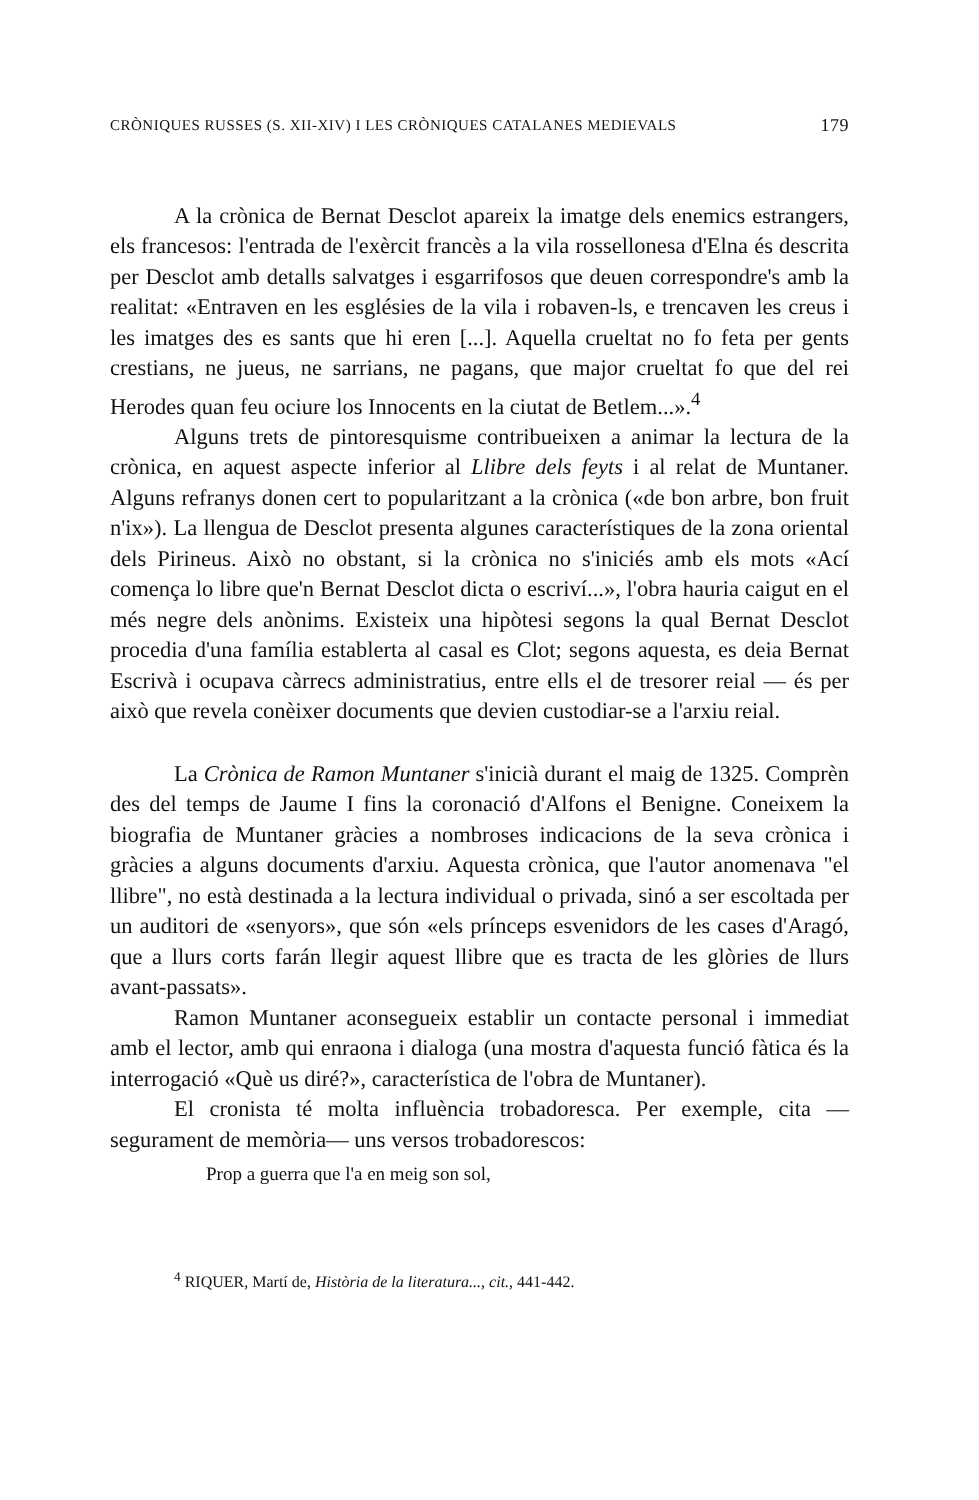CRÒNIQUES RUSSES (S. XII-XIV) I LES CRÒNIQUES CATALANES MEDIEVALS 179
A la crònica de Bernat Desclot apareix la imatge dels enemics estrangers, els francesos: l'entrada de l'exèrcit francès a la vila rossellonesa d'Elna és descrita per Desclot amb detalls salvatges i esgarrifosos que deuen correspondre's amb la realitat: «Entraven en les esglésies de la vila i robaven-ls, e trencaven les creus i les imatges des es sants que hi eren [...]. Aquella crueltat no fo feta per gents crestians, ne jueus, ne sarrians, ne pagans, que major crueltat fo que del rei Herodes quan feu ociure los Innocents en la ciutat de Betlem...».<sup>4</sup>
Alguns trets de pintoresquisme contribueixen a animar la lectura de la crònica, en aquest aspecte inferior al Llibre dels feyts i al relat de Muntaner. Alguns refranys donen cert to popularitzant a la crònica («de bon arbre, bon fruit n'ix»). La llengua de Desclot presenta algunes característiques de la zona oriental dels Pirineus. Això no obstant, si la crònica no s'iniciés amb els mots «Ací comença lo libre que'n Bernat Desclot dicta o escriví...», l'obra hauria caigut en el més negre dels anònims. Existeix una hipòtesi segons la qual Bernat Desclot procedia d'una família establerta al casal es Clot; segons aquesta, es deia Bernat Escrivà i ocupava càrrecs administratius, entre ells el de tresorer reial — és per això que revela conèixer documents que devien custodiar-se a l'arxiu reial.
La Crònica de Ramon Muntaner s'inicià durant el maig de 1325. Comprèn des del temps de Jaume I fins la coronació d'Alfons el Benigne. Coneixem la biografia de Muntaner gràcies a nombroses indicacions de la seva crònica i gràcies a alguns documents d'arxiu. Aquesta crònica, que l'autor anomenava "el llibre", no està destinada a la lectura individual o privada, sinó a ser escoltada per un auditori de «senyors», que són «els prínceps esvenidors de les cases d'Aragó, que a llurs corts farán llegir aquest llibre que es tracta de les glòries de llurs avant-passats».
Ramon Muntaner aconsegueix establir un contacte personal i immediat amb el lector, amb qui enraona i dialoga (una mostra d'aquesta funció fàtica és la interrogació «Què us diré?», característica de l'obra de Muntaner).
El cronista té molta influència trobadoresca. Per exemple, cita — segurament de memòria— uns versos trobadorescos:
Prop a guerra que l'a en meig son sol,
<sup>4</sup> RIQUER, Martí de, Història de la literatura..., cit., 441-442.